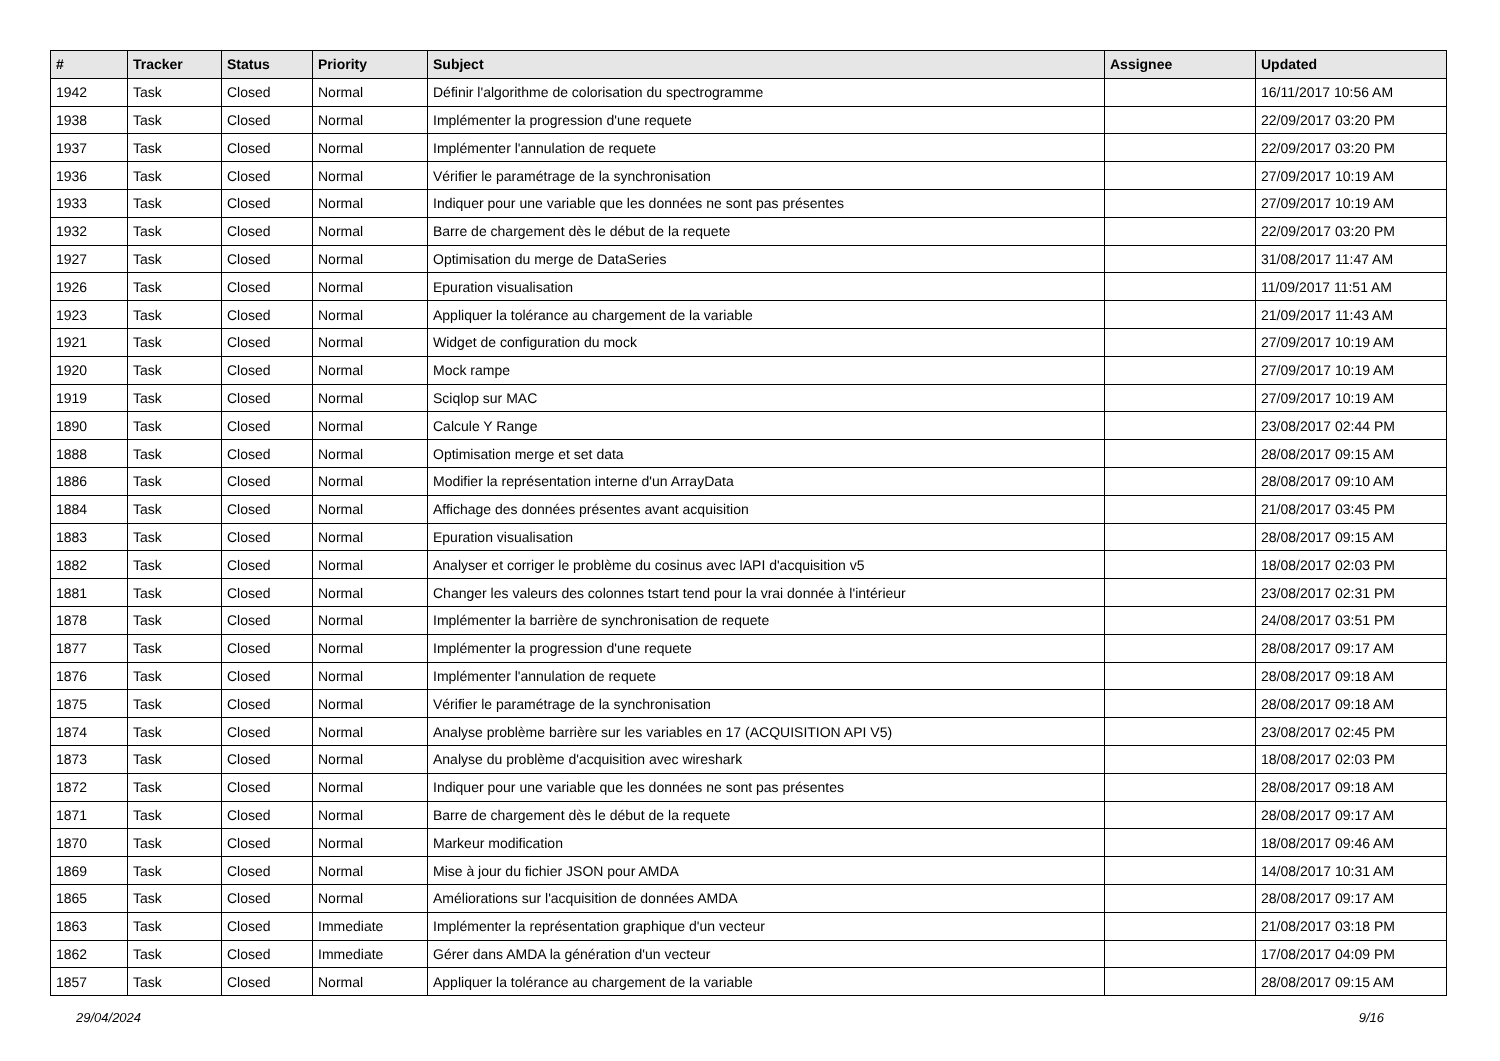| # | Tracker | Status | Priority | Subject | Assignee | Updated |
| --- | --- | --- | --- | --- | --- | --- |
| 1942 | Task | Closed | Normal | Définir l'algorithme de colorisation du spectrogramme | | 16/11/2017 10:56 AM |
| 1938 | Task | Closed | Normal | Implémenter la progression d'une requete | | 22/09/2017 03:20 PM |
| 1937 | Task | Closed | Normal | Implémenter l'annulation de requete | | 22/09/2017 03:20 PM |
| 1936 | Task | Closed | Normal | Vérifier le paramétrage de la synchronisation | | 27/09/2017 10:19 AM |
| 1933 | Task | Closed | Normal | Indiquer pour une variable que les données ne sont pas présentes | | 27/09/2017 10:19 AM |
| 1932 | Task | Closed | Normal | Barre de chargement dès le début de la requete | | 22/09/2017 03:20 PM |
| 1927 | Task | Closed | Normal | Optimisation du merge de DataSeries | | 31/08/2017 11:47 AM |
| 1926 | Task | Closed | Normal | Epuration visualisation | | 11/09/2017 11:51 AM |
| 1923 | Task | Closed | Normal | Appliquer la tolérance au chargement de la variable | | 21/09/2017 11:43 AM |
| 1921 | Task | Closed | Normal | Widget de configuration du mock | | 27/09/2017 10:19 AM |
| 1920 | Task | Closed | Normal | Mock rampe | | 27/09/2017 10:19 AM |
| 1919 | Task | Closed | Normal | Sciqlop sur MAC | | 27/09/2017 10:19 AM |
| 1890 | Task | Closed | Normal | Calcule Y Range | | 23/08/2017 02:44 PM |
| 1888 | Task | Closed | Normal | Optimisation merge et set data | | 28/08/2017 09:15 AM |
| 1886 | Task | Closed | Normal | Modifier la représentation interne d'un ArrayData | | 28/08/2017 09:10 AM |
| 1884 | Task | Closed | Normal | Affichage des données présentes avant acquisition | | 21/08/2017 03:45 PM |
| 1883 | Task | Closed | Normal | Epuration visualisation | | 28/08/2017 09:15 AM |
| 1882 | Task | Closed | Normal | Analyser et corriger le problème du cosinus avec lAPI d'acquisition v5 | | 18/08/2017 02:03 PM |
| 1881 | Task | Closed | Normal | Changer les valeurs des colonnes tstart tend pour la vrai donnée à l'intérieur | | 23/08/2017 02:31 PM |
| 1878 | Task | Closed | Normal | Implémenter la barrière de synchronisation de requete | | 24/08/2017 03:51 PM |
| 1877 | Task | Closed | Normal | Implémenter la progression d'une requete | | 28/08/2017 09:17 AM |
| 1876 | Task | Closed | Normal | Implémenter l'annulation de requete | | 28/08/2017 09:18 AM |
| 1875 | Task | Closed | Normal | Vérifier le paramétrage de la synchronisation | | 28/08/2017 09:18 AM |
| 1874 | Task | Closed | Normal | Analyse problème barrière sur les variables en 17 (ACQUISITION API V5) | | 23/08/2017 02:45 PM |
| 1873 | Task | Closed | Normal | Analyse du problème d'acquisition avec wireshark | | 18/08/2017 02:03 PM |
| 1872 | Task | Closed | Normal | Indiquer pour une variable que les données ne sont pas présentes | | 28/08/2017 09:18 AM |
| 1871 | Task | Closed | Normal | Barre de chargement dès le début de la requete | | 28/08/2017 09:17 AM |
| 1870 | Task | Closed | Normal | Markeur modification | | 18/08/2017 09:46 AM |
| 1869 | Task | Closed | Normal | Mise à jour du fichier JSON pour AMDA | | 14/08/2017 10:31 AM |
| 1865 | Task | Closed | Normal | Améliorations sur l'acquisition de données AMDA | | 28/08/2017 09:17 AM |
| 1863 | Task | Closed | Immediate | Implémenter la représentation graphique d'un vecteur | | 21/08/2017 03:18 PM |
| 1862 | Task | Closed | Immediate | Gérer dans AMDA la génération d'un vecteur | | 17/08/2017 04:09 PM |
| 1857 | Task | Closed | Normal | Appliquer la tolérance au chargement de la variable | | 28/08/2017 09:15 AM |
29/04/2024 9/16